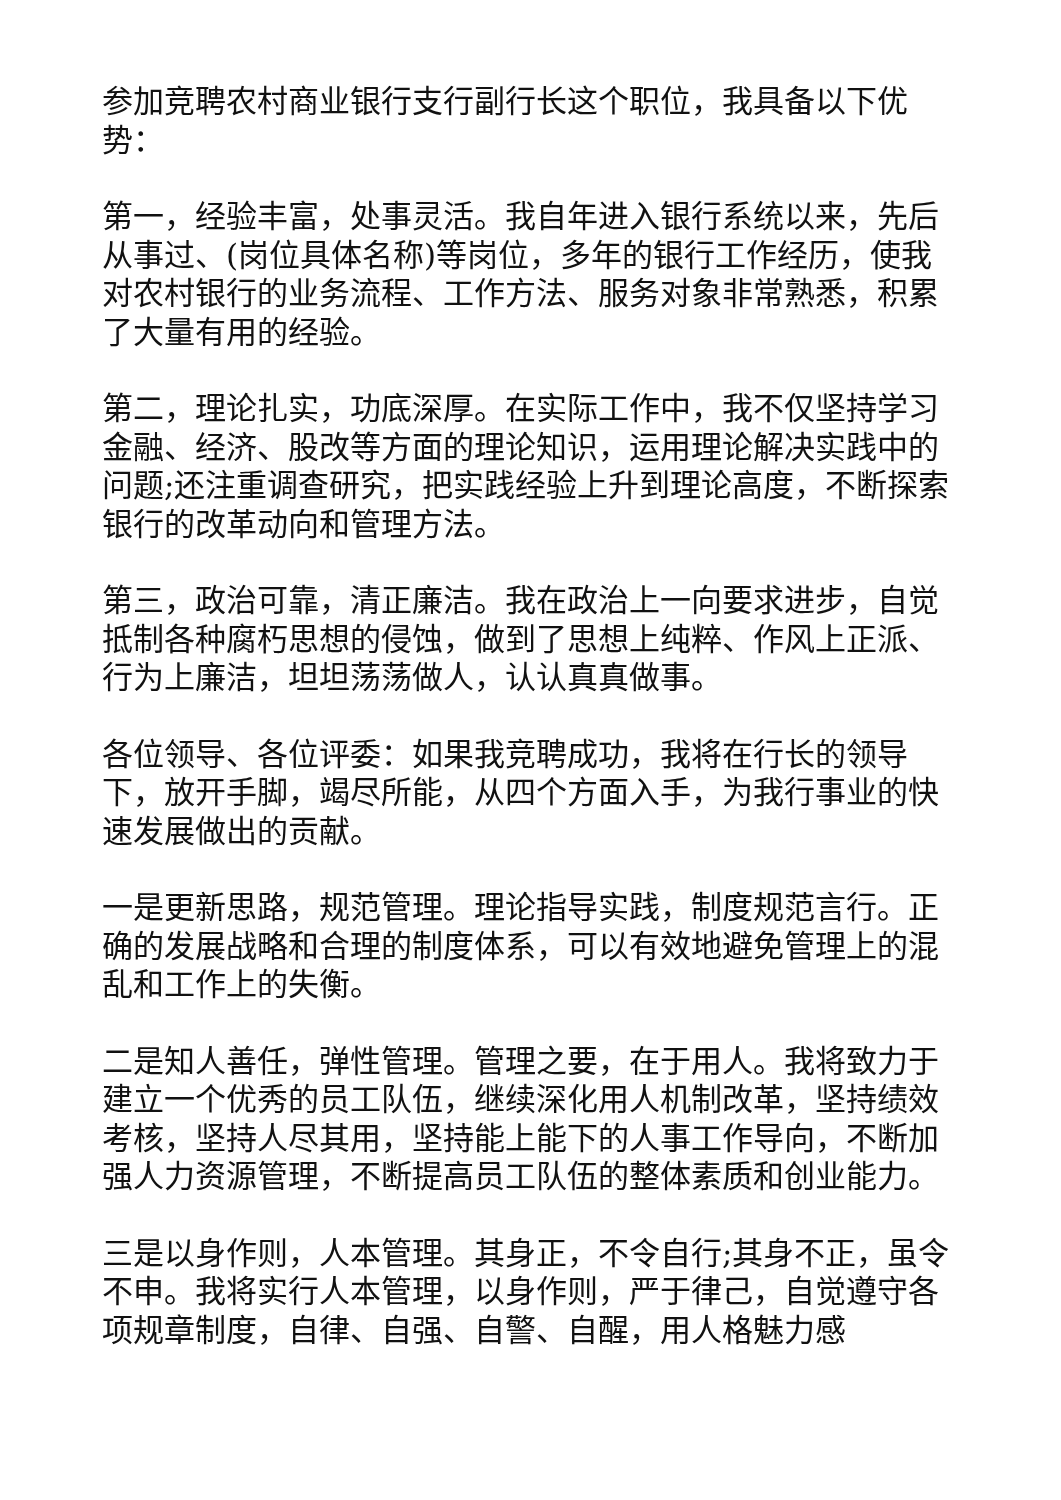参加竞聘农村商业银行支行副行长这个职位，我具备以下优势：
第一，经验丰富，处事灵活。我自年进入银行系统以来，先后从事过、(岗位具体名称)等岗位，多年的银行工作经历，使我对农村银行的业务流程、工作方法、服务对象非常熟悉，积累了大量有用的经验。
第二，理论扎实，功底深厚。在实际工作中，我不仅坚持学习金融、经济、股改等方面的理论知识，运用理论解决实践中的问题;还注重调查研究，把实践经验上升到理论高度，不断探索银行的改革动向和管理方法。
第三，政治可靠，清正廉洁。我在政治上一向要求进步，自觉抵制各种腐朽思想的侵蚀，做到了思想上纯粹、作风上正派、行为上廉洁，坦坦荡荡做人，认认真真做事。
各位领导、各位评委：如果我竞聘成功，我将在行长的领导下，放开手脚，竭尽所能，从四个方面入手，为我行事业的快速发展做出的贡献。
一是更新思路，规范管理。理论指导实践，制度规范言行。正确的发展战略和合理的制度体系，可以有效地避免管理上的混乱和工作上的失衡。
二是知人善任，弹性管理。管理之要，在于用人。我将致力于建立一个优秀的员工队伍，继续深化用人机制改革，坚持绩效考核，坚持人尽其用，坚持能上能下的人事工作导向，不断加强人力资源管理，不断提高员工队伍的整体素质和创业能力。
三是以身作则，人本管理。其身正，不令自行;其身不正，虽令不申。我将实行人本管理，以身作则，严于律己，自觉遵守各项规章制度，自律、自强、自警、自醒，用人格魅力感